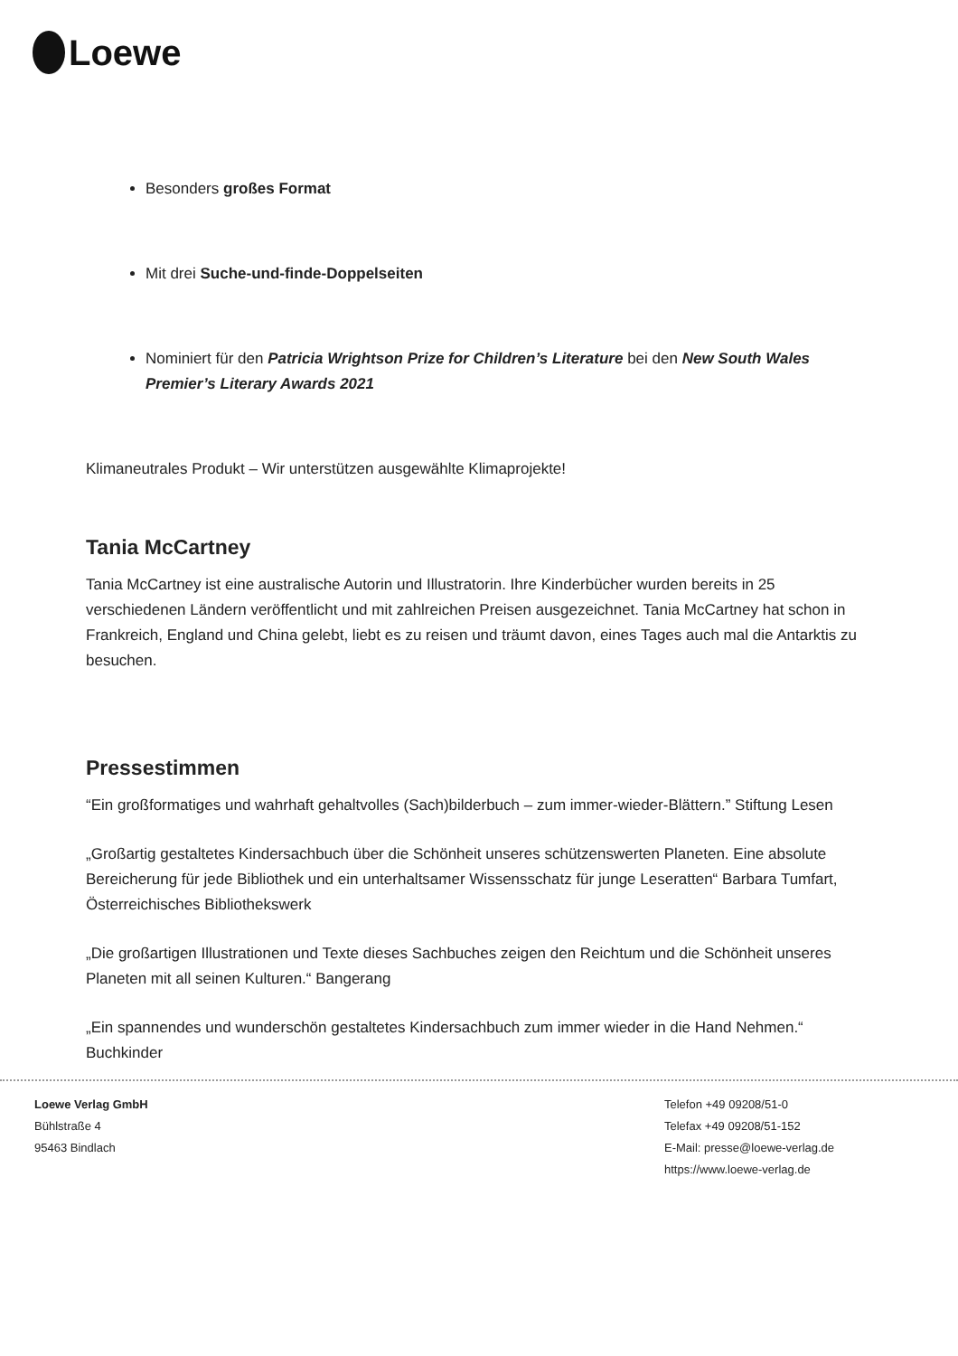Loewe
Besonders großes Format
Mit drei Suche-und-finde-Doppelseiten
Nominiert für den Patricia Wrightson Prize for Children’s Literature bei den New South Wales Premier’s Literary Awards 2021
Klimaneutrales Produkt – Wir unterstützen ausgewählte Klimaprojekte!
Tania McCartney
Tania McCartney ist eine australische Autorin und Illustratorin. Ihre Kinderbücher wurden bereits in 25 verschiedenen Ländern veröffentlicht und mit zahlreichen Preisen ausgezeichnet. Tania McCartney hat schon in Frankreich, England und China gelebt, liebt es zu reisen und träumt davon, eines Tages auch mal die Antarktis zu besuchen.
Pressestimmen
“Ein großformatiges und wahrhaft gehaltvolles (Sach)bilderbuch – zum immer-wieder-Blättern.” Stiftung Lesen
„Großartig gestaltetes Kindersachbuch über die Schönheit unseres schützenswerten Planeten. Eine absolute Bereicherung für jede Bibliothek und ein unterhaltsamer Wissensschatz für junge Leseratten“ Barbara Tumfart, Österreichisches Bibliothekswerk
„Die großartigen Illustrationen und Texte dieses Sachbuches zeigen den Reichtum und die Schönheit unseres Planeten mit all seinen Kulturen.“ Bangerang
„Ein spannendes und wunderschön gestaltetes Kindersachbuch zum immer wieder in die Hand Nehmen.“ Buchkinder
Loewe Verlag GmbH
Bühlstraße 4
95463 Bindlach
Telefon +49 09208/51-0
Telefax +49 09208/51-152
E-Mail: presse@loewe-verlag.de
https://www.loewe-verlag.de